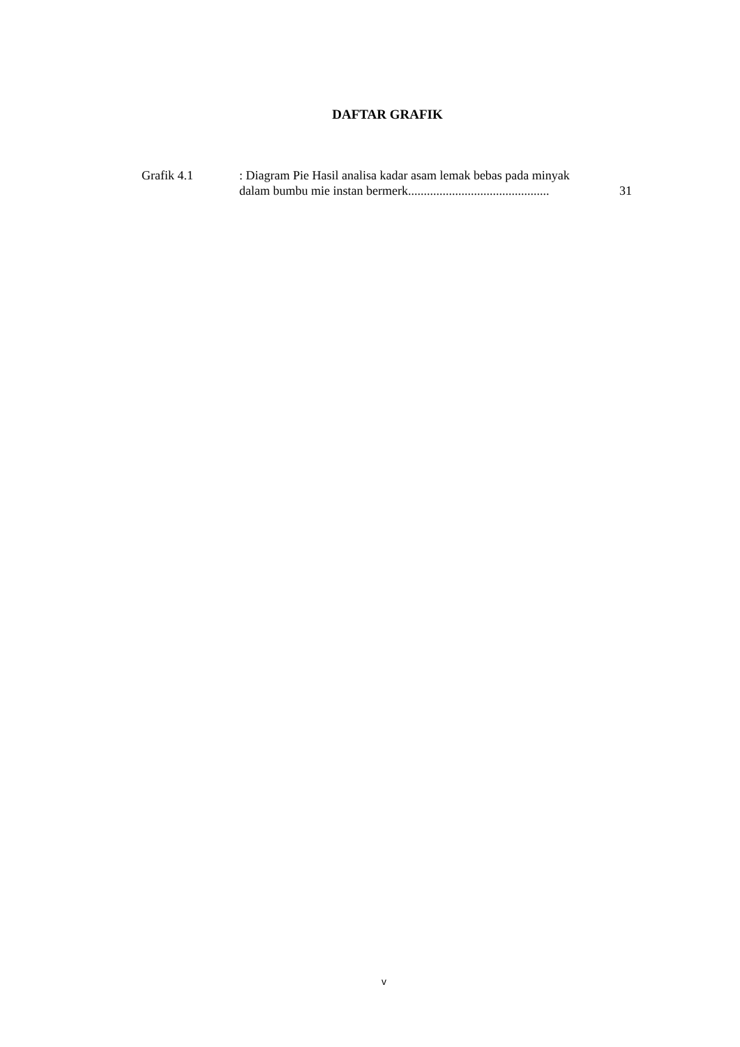DAFTAR GRAFIK
Grafik 4.1 : Diagram Pie Hasil analisa kadar asam lemak bebas pada minyak
dalam bumbu mie instan bermerk............................................. 31
v